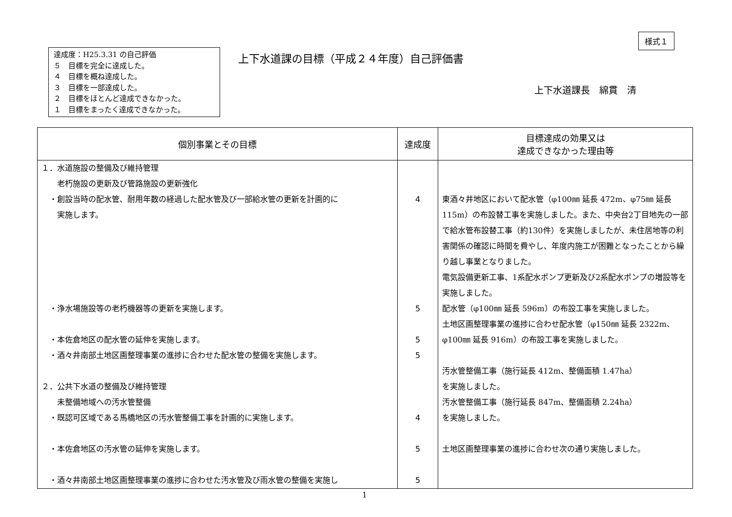様式１
達成度：H25.3.31 の自己評価
５　目標を完全に達成した。
４　目標を概ね達成した。
３　目標を一部達成した。
２　目標をほとんど達成できなかった。
１　目標をまったく達成できなかった。
上下水道課の目標（平成２４年度）自己評価書
上下水道課長　綿貫　清
| 個別事業とその目標 | 達成度 | 目標達成の効果又は 達成できなかった理由等 |
| --- | --- | --- |
| １．水道施設の整備及び維持管理 老朽施設の更新及び管路施設の更新強化 ・創設当時の配水管、耐用年数の経過した配水管及び一部給水管の更新を計画的に 実施します。 ・浄水場施設等の老朽機器等の更新を実施します。 ・本佐倉地区の配水管の延伸を実施します。 ・酒々井南部土地区画整理事業の進捗に合わせた配水管の整備を実施します。 ２．公共下水道の整備及び維持管理 未整備地域への汚水管整備 ・既認可区域である馬橋地区の汚水管整備工事を計画的に実施します。 ・本佐倉地区の汚水管の延伸を実施します。 ・酒々井南部土地区画整理事業の進捗に合わせた汚水管及び雨水管の整備を実施し | 4 5 5 5 4 5 5 | 東酒々井地区において配水管（φ100㎜ 延長 472m、φ75㎜ 延長 115m）の布設替工事を実施しました。また、中央台2丁目地先の一部で給水管布設替工事（約130件）を実施しましたが、未住居地等の利害関係の確認に時間を費やし、年度内施工が困難となったことから繰り越し事業となりました。 電気設備更新工事、1系配水ポンプ更新及び2系配水ポンプの増設等を実施しました。 配水管（φ100㎜ 延長 596m）の布設工事を実施しました。 土地区画整理事業の進捗に合わせ配水管（φ150㎜ 延長 2322m、φ100㎜ 延長 916m）の布設工事を実施しました。 汚水管整備工事（施行延長 412m、整備面積 1.47ha） を実施しました。 汚水管整備工事（施行延長 847m、整備面積 2.24ha） を実施しました。 土地区画整理事業の進捗に合わせ次の通り実施しました。 |
1